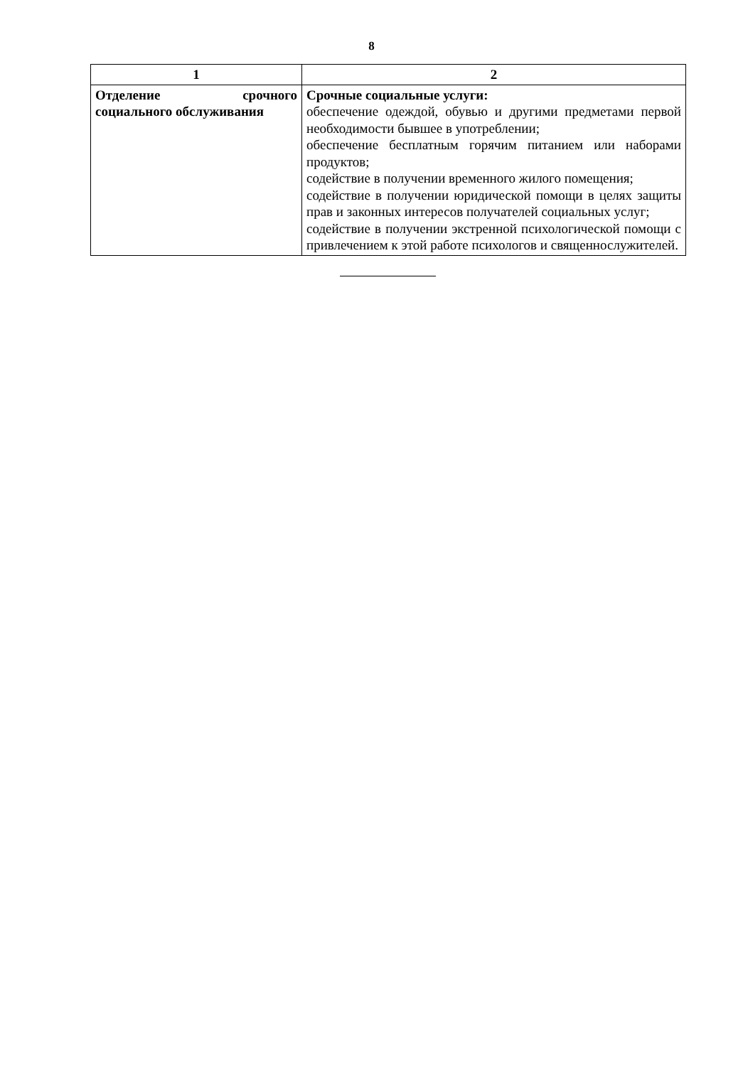8
| 1 | 2 |
| --- | --- |
| Отделение срочного социального обслуживания | Срочные социальные услуги: обеспечение одеждой, обувью и другими предметами первой необходимости бывшее в употреблении; обеспечение бесплатным горячим питанием или наборами продуктов; содействие в получении временного жилого помещения; содействие в получении юридической помощи в целях защиты прав и законных интересов получателей социальных услуг; содействие в получении экстренной психологической помощи с привлечением к этой работе психологов и священнослужителей. |